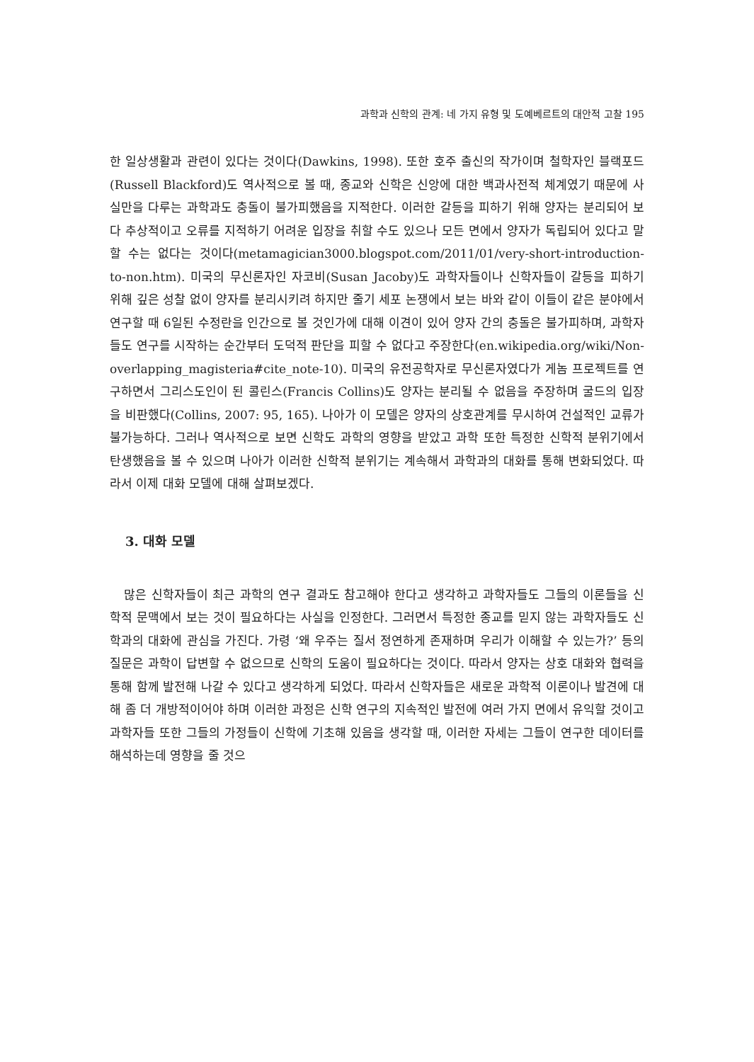과학과 신학의 관계: 네 가지 유형 및 도예베르트의 대안적 고찰 195
한 일상생활과 관련이 있다는 것이다(Dawkins, 1998). 또한 호주 출신의 작가이며 철학자인 블랙포드(Russell Blackford)도 역사적으로 볼 때, 종교와 신학은 신앙에 대한 백과사전적 체계였기 때문에 사실만을 다루는 과학과도 충돌이 불가피했음을 지적한다. 이러한 갈등을 피하기 위해 양자는 분리되어 보다 추상적이고 오류를 지적하기 어려운 입장을 취할 수도 있으나 모든 면에서 양자가 독립되어 있다고 말할 수는 없다는 것이다(metamagician3000.blogspot.com/2011/01/very-short-introduction-to-non.htm). 미국의 무신론자인 자코비(Susan Jacoby)도 과학자들이나 신학자들이 갈등을 피하기 위해 깊은 성찰 없이 양자를 분리시키려 하지만 줄기 세포 논쟁에서 보는 바와 같이 이들이 같은 분야에서 연구할 때 6일된 수정란을 인간으로 볼 것인가에 대해 이견이 있어 양자 간의 충돌은 불가피하며, 과학자들도 연구를 시작하는 순간부터 도덕적 판단을 피할 수 없다고 주장한다(en.wikipedia.org/wiki/Non-overlapping_magisteria#cite_note-10). 미국의 유전공학자로 무신론자였다가 게놈 프로젝트를 연구하면서 그리스도인이 된 콜린스(Francis Collins)도 양자는 분리될 수 없음을 주장하며 굴드의 입장을 비판했다(Collins, 2007: 95, 165). 나아가 이 모델은 양자의 상호관계를 무시하여 건설적인 교류가 불가능하다. 그러나 역사적으로 보면 신학도 과학의 영향을 받았고 과학 또한 특정한 신학적 분위기에서 탄생했음을 볼 수 있으며 나아가 이러한 신학적 분위기는 계속해서 과학과의 대화를 통해 변화되었다. 따라서 이제 대화 모델에 대해 살펴보겠다.
3. 대화 모델
많은 신학자들이 최근 과학의 연구 결과도 참고해야 한다고 생각하고 과학자들도 그들의 이론들을 신학적 문맥에서 보는 것이 필요하다는 사실을 인정한다. 그러면서 특정한 종교를 믿지 않는 과학자들도 신학과의 대화에 관심을 가진다. 가령 ‘왜 우주는 질서 정연하게 존재하며 우리가 이해할 수 있는가?’ 등의 질문은 과학이 답변할 수 없으므로 신학의 도움이 필요하다는 것이다. 따라서 양자는 상호 대화와 협력을 통해 함께 발전해 나갈 수 있다고 생각하게 되었다. 따라서 신학자들은 새로운 과학적 이론이나 발견에 대해 좀 더 개방적이어야 하며 이러한 과정은 신학 연구의 지속적인 발전에 여러 가지 면에서 유익할 것이고 과학자들 또한 그들의 가정들이 신학에 기초해 있음을 생각할 때, 이러한 자세는 그들이 연구한 데이터를 해석하는데 영향을 줄 것으